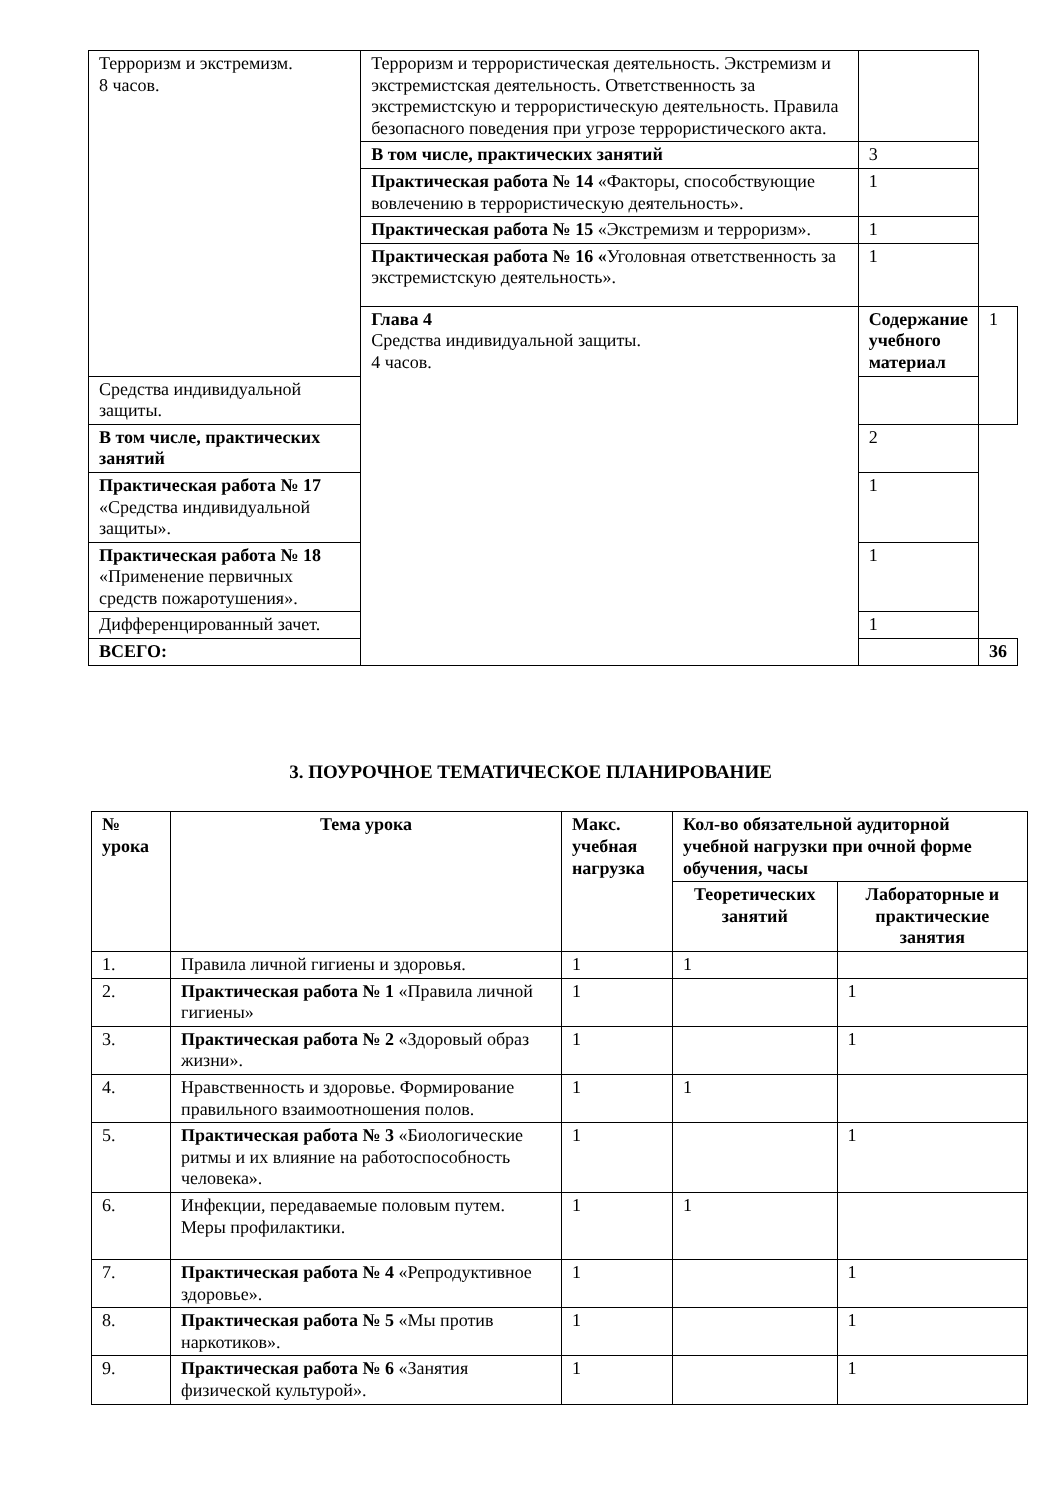| Терроризм и экстремизм. 8 часов. | Терроризм и террористическая деятельность. Экстремизм и экстремистская деятельность. Ответственность за экстремистскую и террористическую деятельность. Правила безопасного поведения при угрозе террористического акта. | | |
| | В том числе, практических занятий | 3 | |
| | Практическая работа № 14 «Факторы, способствующие вовлечению в террористическую деятельность». | 1 | |
| | Практическая работа № 15 «Экстремизм и терроризм». | 1 | |
| | Практическая работа № 16 « Уголовная ответственность за экстремистскую деятельность». | 1 | |
| | Глава 4 Средства индивидуальной защиты. 4 часов. | Содержание учебного материал | 1 |
| Средства индивидуальной защиты. | | | |
| В том числе, практических занятий | | 2 | |
| Практическая работа № 17 «Средства индивидуальной защиты». | | 1 | |
| Практическая работа № 18 «Применение первичных средств пожаротушения». | | 1 | |
| Дифференцированный зачет. | | 1 | |
| ВСЕГО: | | | 36 |
3. ПОУРОЧНОЕ ТЕМАТИЧЕСКОЕ ПЛАНИРОВАНИЕ
| № урока | Тема урока | Макс. учебная нагрузка | Кол-во обязательной аудиторной учебной нагрузки при очной форме обучения, часы | |
| --- | --- | --- | --- | --- |
| | | | Теоретических занятий | Лабораторные и практические занятия |
| 1. | Правила личной гигиены и здоровья. | 1 | 1 | |
| 2. | Практическая работа № 1 «Правила личной гигиены» | 1 | | 1 |
| 3. | Практическая работа № 2 «Здоровый образ жизни». | 1 | | 1 |
| 4. | Нравственность и здоровье. Формирование правильного взаимоотношения полов. | 1 | 1 | |
| 5. | Практическая работа № 3 «Биологические ритмы и их влияние на работоспособность человека». | 1 | | 1 |
| 6. | Инфекции, передаваемые половым путем. Меры профилактики. | 1 | 1 | |
| 7. | Практическая работа № 4 «Репродуктивное здоровье». | 1 | | 1 |
| 8. | Практическая работа № 5 «Мы против наркотиков». | 1 | | 1 |
| 9. | Практическая работа № 6 «Занятия физической культурой». | 1 | | 1 |